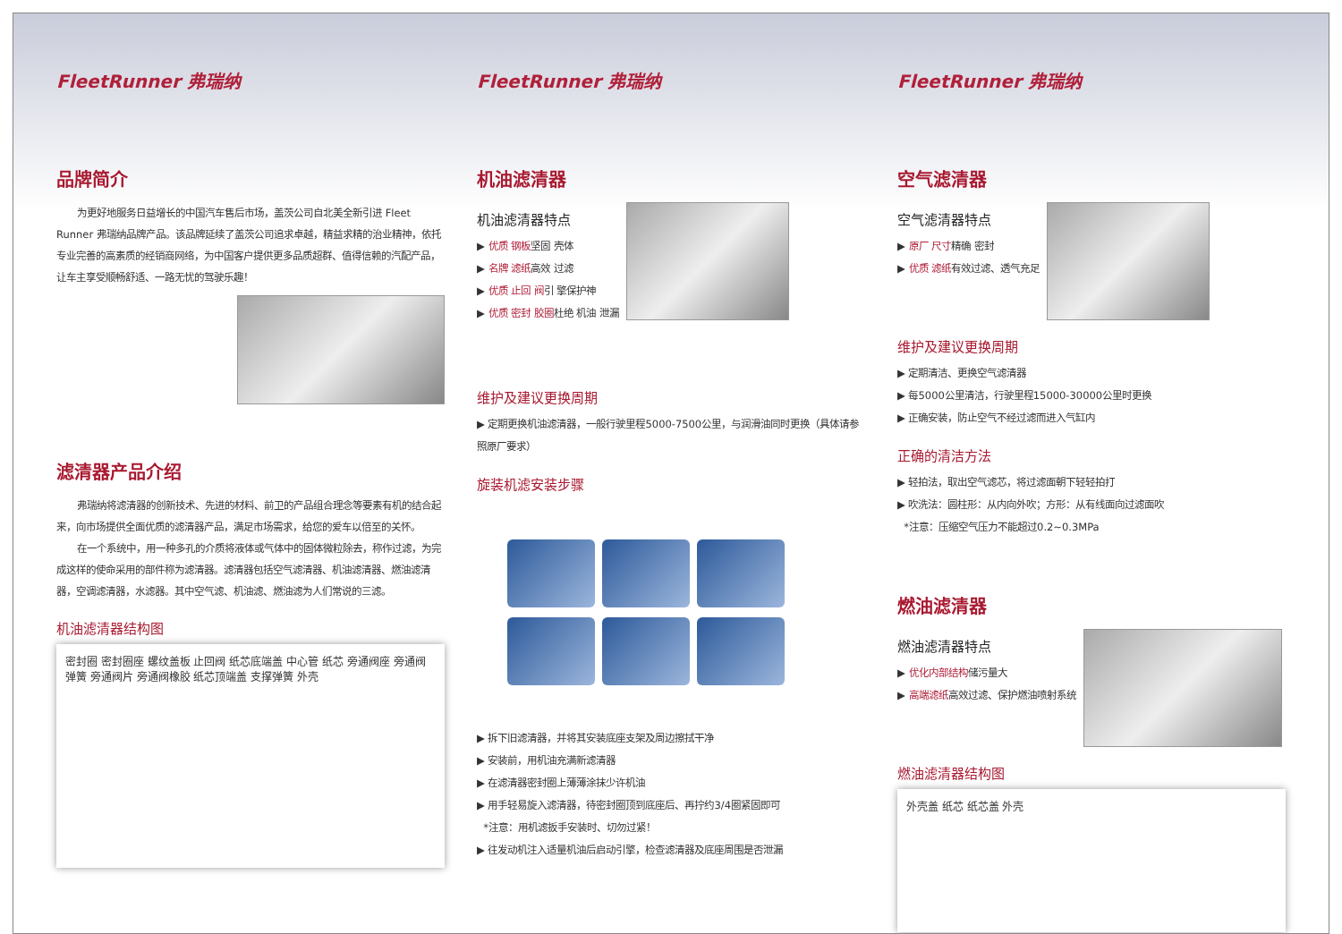FleetRunner 弗瑞纳
品牌简介
为更好地服务日益增长的中国汽车售后市场，盖茨公司自北美全新引进 Fleet Runner 弗瑞纳品牌产品。该品牌延续了盖茨公司追求卓越，精益求精的治业精神，依托专业完善的高素质的经销商网络，为中国客户提供更多品质超群、值得信赖的汽配产品，让车主享受顺畅舒适、一路无忧的驾驶乐趣！
滤清器产品介绍
弗瑞纳将滤清器的创新技术、先进的材料、前卫的产品组合理念等要素有机的结合起来，向市场提供全面优质的滤清器产品，满足市场需求，给您的爱车以倍至的关怀。
在一个系统中，用一种多孔的介质将液体或气体中的固体微粒除去，称作过滤，为完成这样的使命采用的部件称为滤清器。滤清器包括空气滤清器、机油滤清器、燃油滤清器，空调滤清器，水滤器。其中空气滤、机油滤、燃油滤为人们常说的三滤。
机油滤清器结构图
密封圈 密封圈座 螺纹盖板 止回阀 纸芯底端盖 中心管 纸芯 旁通阀座 旁通阀弹簧 旁通阀片 旁通阀橡胶 纸芯顶端盖 支撑弹簧 外壳
FleetRunner 弗瑞纳
机油滤清器
机油滤清器特点
▶ 优质 钢板坚固 壳体
▶ 名牌 滤纸高效 过滤
▶ 优质 止回 阀引 擎保护神
▶ 优质 密封 胶圈杜绝 机油 泄漏
维护及建议更换周期
▶ 定期更换机油滤清器，一般行驶里程5000-7500公里，与润滑油同时更换（具体请参照原厂要求）
旋装机滤安装步骤
▶ 拆下旧滤清器，并将其安装底座支架及周边擦拭干净
▶ 安装前，用机油充满新滤清器
▶ 在滤清器密封圈上薄薄涂抹少许机油
▶ 用手轻易旋入滤清器，待密封圈顶到底座后、再拧约3/4圈紧固即可
*注意：用机滤扳手安装时、切勿过紧！
▶ 往发动机注入适量机油后启动引擎，检查滤清器及底座周围是否泄漏
FleetRunner 弗瑞纳
空气滤清器
空气滤清器特点
▶ 原厂 尺寸精确 密封
▶ 优质 滤纸有效过滤、透气充足
维护及建议更换周期
▶ 定期清洁、更换空气滤清器
▶ 每5000公里清洁，行驶里程15000-30000公里时更换
▶ 正确安装，防止空气不经过滤而进入气缸内
正确的清洁方法
▶ 轻拍法，取出空气滤芯，将过滤面朝下轻轻拍打
▶ 吹洗法：圆柱形：从内向外吹；方形：从有线面向过滤面吹
*注意：压缩空气压力不能超过0.2~0.3MPa
燃油滤清器
燃油滤清器特点
▶ 优化内部结构储污量大
▶ 高端滤纸高效过滤、保护燃油喷射系统
燃油滤清器结构图
外壳盖 纸芯 纸芯盖 外壳